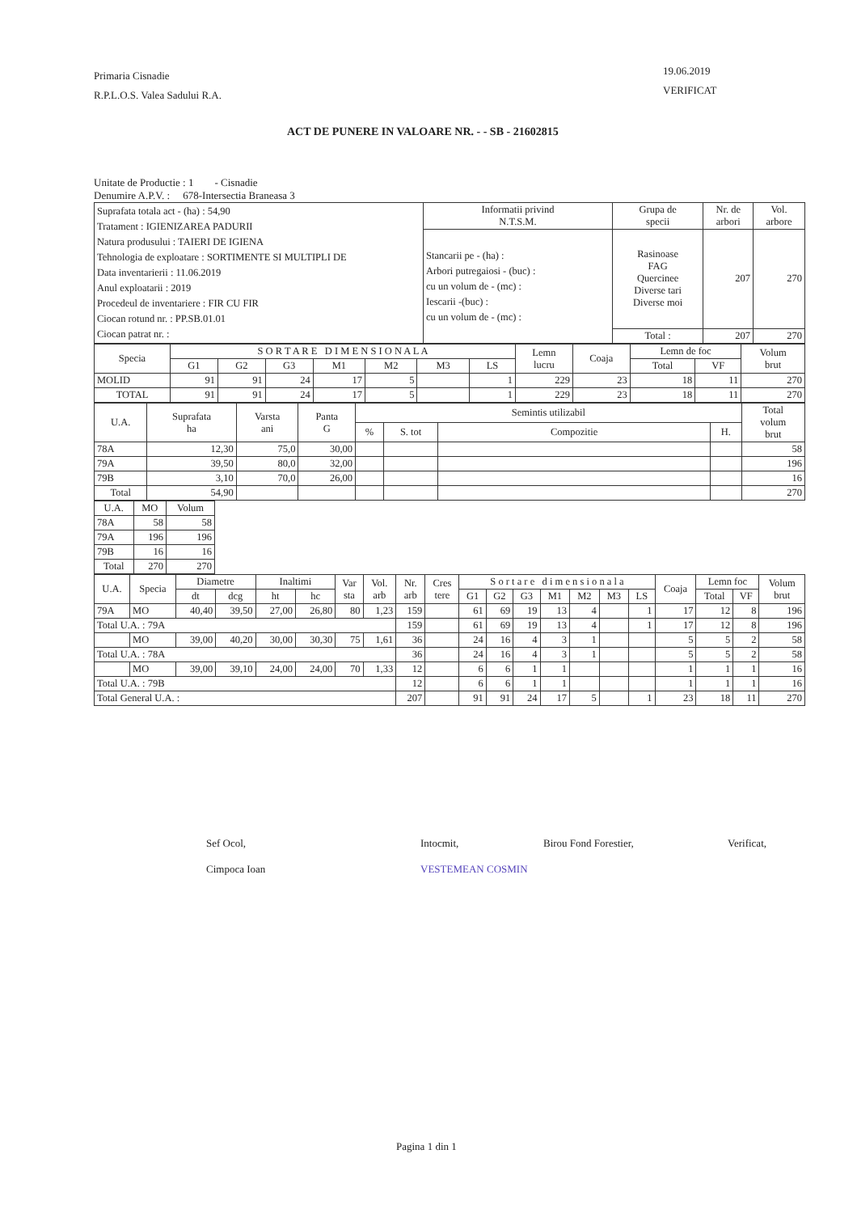Primaria Cisnadie
R.P.L.O.S. Valea Sadului R.A.
19.06.2019
VERIFICAT
ACT DE PUNERE IN VALOARE NR. - - SB - 21602815
Unitate de Productie : 1 - Cisnadie
Denumire A.P.V. : 678-Intersectia Braneasa 3
| Suprafata totala act - (ha) : 54,90 Tratament : IGIENIZAREA PADURII Natura produsului : TAIERI DE IGIENA Tehnologia de exploatare : SORTIMENTE SI MULTIPLI DE Data inventarierii : 11.06.2019 Anul exploatarii : 2019 Procedeul de inventariere : FIR CU FIR Ciocan rotund nr. : PP.SB.01.01 Ciocan patrat nr. : | Informatii privind N.T.S.M. | Grupa de specii | Nr. de arbori | Vol. arbore |
| | Stancarii pe - (ha) : Arbori putregaiosi - (buc) : cu un volum de - (mc) : Iescarii -(buc) : cu un volum de - (mc) : | Rasinoase FAG Quercinee Diverse tari Diverse moi | 207 | 270 |
| | | Total : | 207 | 270 |
| Specia | S O R T A R E D I M E N S I O N A L A | | | | | | | Lemn lucru | Coaja | Lemn de foc | | Volum brut |
| --- | --- | --- | --- | --- | --- | --- | --- | --- | --- | --- | --- | --- |
| | G1 | G2 | G3 | M1 | M2 | M3 | LS | | | Total | VF | |
| MOLID | 91 | 91 | 24 | 17 | 5 | | 1 | 229 | 23 | 18 | 11 | 270 |
| TOTAL | 91 | 91 | 24 | 17 | 5 | | 1 | 229 | 23 | 18 | 11 | 270 |
| U.A. | Suprafata ha | Varsta ani | Panta G | Semintis utilizabil | | | | Total volum brut |
| --- | --- | --- | --- | --- | --- | --- | --- | --- |
| | | | | % | S. tot | Compozitie | H. | |
| 78A | 12,30 | 75,0 | 30,00 | | | | | 58 |
| 79A | 39,50 | 80,0 | 32,00 | | | | | 196 |
| 79B | 3,10 | 70,0 | 26,00 | | | | | 16 |
| Total | 54,90 | | | | | | | 270 |
| U.A. | MO | Volum |
| --- | --- | --- |
| 78A | 58 | 58 |
| 79A | 196 | 196 |
| 79B | 16 | 16 |
| Total | 270 | 270 |
| U.A. | Specia | Diametre | | Inaltimi | | Var sta | Vol. arb | Nr. arb | Cres tere | S o r t a r e d i m e n s i o n a l a | | | | | | | Coaja | Lemn foc | | Volum brut |
| --- | --- | --- | --- | --- | --- | --- | --- | --- | --- | --- | --- | --- | --- | --- | --- | --- | --- | --- | --- | --- |
| | | dt | dcg | ht | hc | | | | | G1 | G2 | G3 | M1 | M2 | M3 | LS | | Total | VF | |
| 79A | MO | 40,40 | 39,50 | 27,00 | 26,80 | 80 | 1,23 | 159 | | 61 | 69 | 19 | 13 | 4 | | 1 | 17 | 12 | 8 | 196 |
| Total U.A. : 79A | | | | | | | | 159 | | 61 | 69 | 19 | 13 | 4 | | 1 | 17 | 12 | 8 | 196 |
| | MO | 39,00 | 40,20 | 30,00 | 30,30 | 75 | 1,61 | 36 | | 24 | 16 | 4 | 3 | 1 | | | 5 | 5 | 2 | 58 |
| Total U.A. : 78A | | | | | | | | 36 | | 24 | 16 | 4 | 3 | 1 | | | 5 | 5 | 2 | 58 |
| | MO | 39,00 | 39,10 | 24,00 | 24,00 | 70 | 1,33 | 12 | | 6 | 6 | 1 | 1 | | | | 1 | 1 | 1 | 16 |
| Total U.A. : 79B | | | | | | | | 12 | | 6 | 6 | 1 | 1 | | | | 1 | 1 | 1 | 16 |
| Total General U.A. : | | | | | | | | 207 | | 91 | 91 | 24 | 17 | 5 | | 1 | 23 | 18 | 11 | 270 |
Sef Ocol,
Cimpoca Ioan
Intocmit,
VESTEMEAN COSMIN
Birou Fond Forestier, Verificat,
Pagina 1 din 1